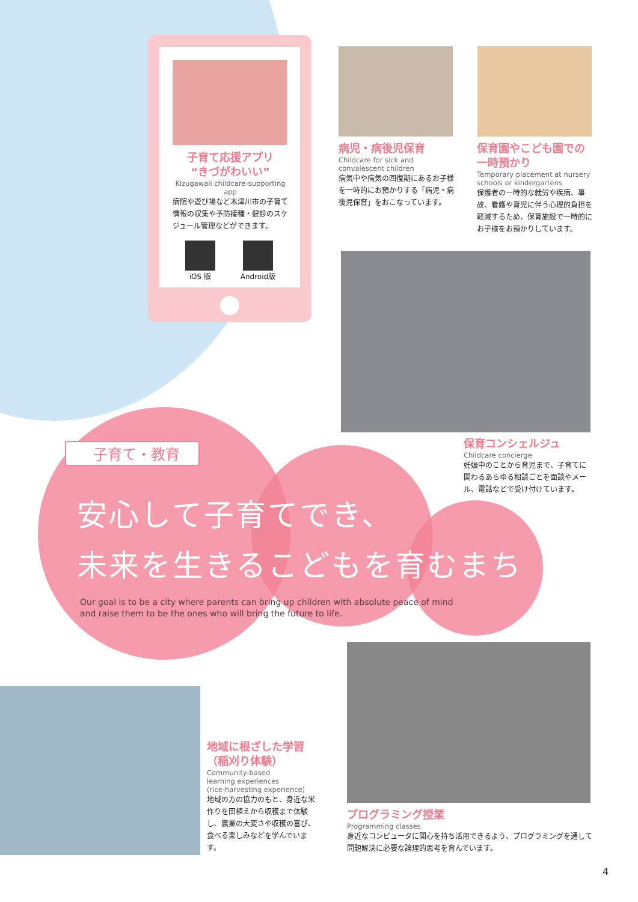子育て応援アプリ
“きづがわいい”
Kizugawaii childcare-supporting app
病院や遊び場など木津川市の子育て情報の収集や予防接種・健診のスケジュール管理などができます。
iOS 版 Android版
病児・病後児保育
Childcare for sick and convalescent children
病気中や病気の回復期にあるお子様を一時的にお預かりする「病児・病後児保育」をおこなっています。
保育園やこども園での
一時預かり
Temporary placement at nursery schools or kindergartens
保護者の一時的な就労や疾病、事故、看護や育児に伴う心理的負担を軽減するため、保育施設で一時的にお子様をお預かりしています。
保育コンシェルジュ
Childcare concierge
妊娠中のことから育児まで、子育てに関わるあらゆる相談ごとを面談やメール、電話などで受け付けています。
子育て・教育
安心して子育てでき、
未来を生きるこどもを育むまち
Our goal is to be a city where parents can bring up children with absolute peace of mind
and raise them to be the ones who will bring the future to life.
地域に根ざした学習
（稲刈り体験）
Community-based
learning experiences
(rice-harvesting experience)
地域の方の協力のもと、身近な米作りを田植えから収穫まで体験し、農業の大変さや収穫の喜び、食べる楽しみなどを学んでいます。
プログラミング授業
Programming classes
身近なコンピュータに関心を持ち活用できるよう、プログラミングを通して問題解決に必要な論理的思考を育んでいます。
4